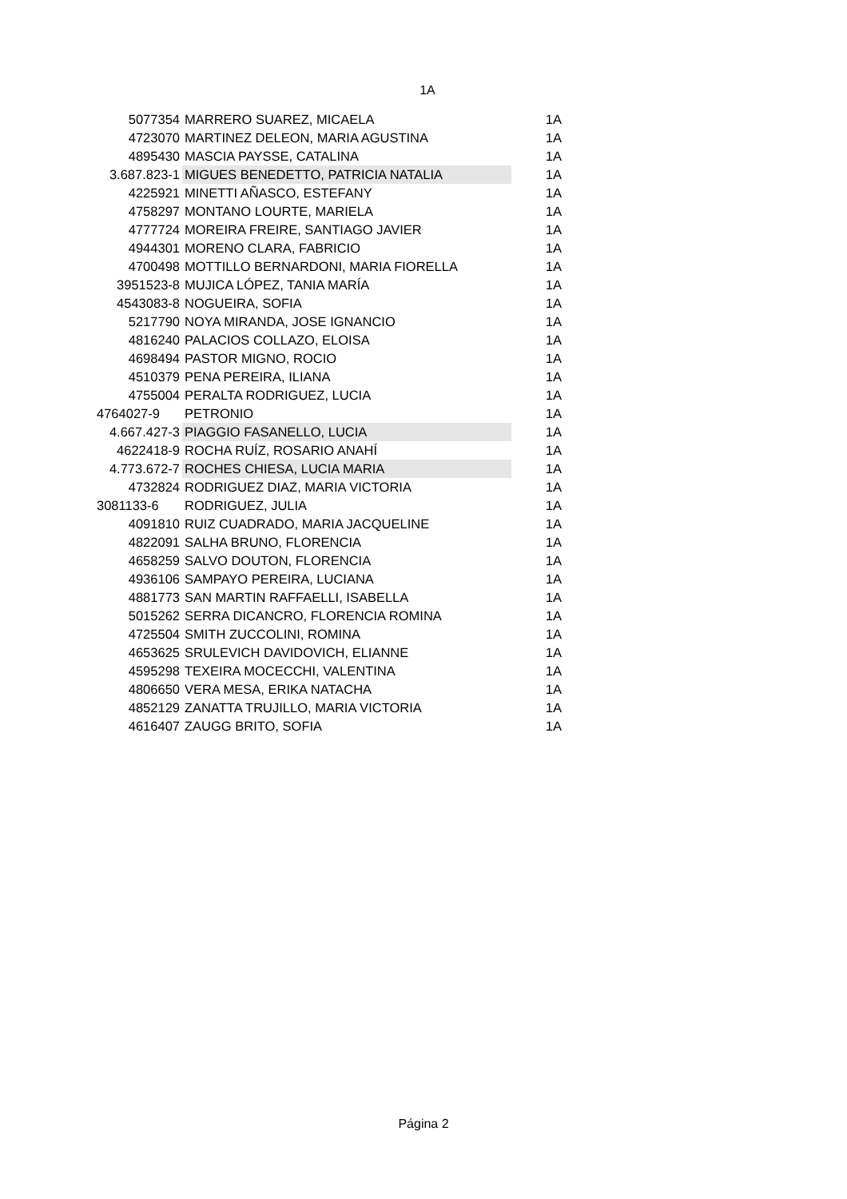1A
| 5077354 | MARRERO SUAREZ, MICAELA | 1A |
| 4723070 | MARTINEZ DELEON, MARIA AGUSTINA | 1A |
| 4895430 | MASCIA PAYSSE, CATALINA | 1A |
| 3.687.823-1 | MIGUES BENEDETTO, PATRICIA NATALIA | 1A |
| 4225921 | MINETTI AÑASCO, ESTEFANY | 1A |
| 4758297 | MONTANO LOURTE, MARIELA | 1A |
| 4777724 | MOREIRA FREIRE, SANTIAGO JAVIER | 1A |
| 4944301 | MORENO CLARA, FABRICIO | 1A |
| 4700498 | MOTTILLO BERNARDONI, MARIA FIORELLA | 1A |
| 3951523-8 | MUJICA LÓPEZ, TANIA MARÍA | 1A |
| 4543083-8 | NOGUEIRA, SOFIA | 1A |
| 5217790 | NOYA MIRANDA, JOSE IGNANCIO | 1A |
| 4816240 | PALACIOS COLLAZO, ELOISA | 1A |
| 4698494 | PASTOR MIGNO, ROCIO | 1A |
| 4510379 | PENA PEREIRA, ILIANA | 1A |
| 4755004 | PERALTA RODRIGUEZ, LUCIA | 1A |
| 4764027-9 | PETRONIO | 1A |
| 4.667.427-3 | PIAGGIO FASANELLO, LUCIA | 1A |
| 4622418-9 | ROCHA RUÍZ, ROSARIO ANAHÍ | 1A |
| 4.773.672-7 | ROCHES CHIESA, LUCIA MARIA | 1A |
| 4732824 | RODRIGUEZ DIAZ, MARIA VICTORIA | 1A |
| 3081133-6 | RODRIGUEZ, JULIA | 1A |
| 4091810 | RUIZ CUADRADO, MARIA JACQUELINE | 1A |
| 4822091 | SALHA BRUNO, FLORENCIA | 1A |
| 4658259 | SALVO DOUTON, FLORENCIA | 1A |
| 4936106 | SAMPAYO PEREIRA, LUCIANA | 1A |
| 4881773 | SAN MARTIN RAFFAELLI, ISABELLA | 1A |
| 5015262 | SERRA DICANCRO, FLORENCIA ROMINA | 1A |
| 4725504 | SMITH ZUCCOLINI, ROMINA | 1A |
| 4653625 | SRULEVICH DAVIDOVICH, ELIANNE | 1A |
| 4595298 | TEXEIRA MOCECCHI, VALENTINA | 1A |
| 4806650 | VERA MESA, ERIKA NATACHA | 1A |
| 4852129 | ZANATTA TRUJILLO, MARIA VICTORIA | 1A |
| 4616407 | ZAUGG BRITO, SOFIA | 1A |
Página 2